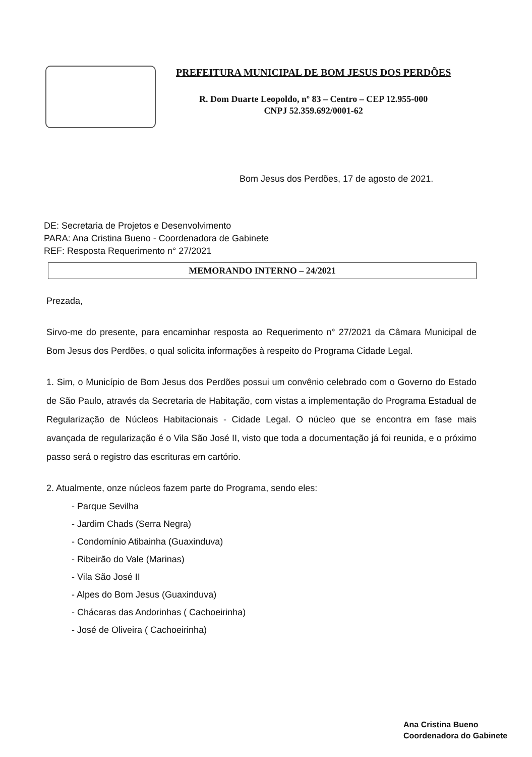PREFEITURA MUNICIPAL DE BOM JESUS DOS PERDÕES
R. Dom Duarte Leopoldo, nº 83 – Centro – CEP 12.955-000
CNPJ 52.359.692/0001-62
Bom Jesus dos Perdões, 17 de agosto de 2021.
DE: Secretaria de Projetos e Desenvolvimento
PARA: Ana Cristina Bueno - Coordenadora de Gabinete
REF: Resposta Requerimento n° 27/2021
MEMORANDO INTERNO – 24/2021
Prezada,
Sirvo-me do presente, para encaminhar resposta ao Requerimento n° 27/2021 da Câmara Municipal de Bom Jesus dos Perdões, o qual solicita informações à respeito do Programa Cidade Legal.
1. Sim, o Município de Bom Jesus dos Perdões possui um convênio celebrado com o Governo do Estado de São Paulo, através da Secretaria de Habitação, com vistas a implementação do Programa Estadual de Regularização de Núcleos Habitacionais - Cidade Legal. O núcleo que se encontra em fase mais avançada de regularização é o Vila São José II, visto que toda a documentação já foi reunida, e o próximo passo será o registro das escrituras em cartório.
2. Atualmente, onze núcleos fazem parte do Programa, sendo eles:
- Parque Sevilha
- Jardim Chads (Serra Negra)
- Condomínio Atibainha (Guaxinduva)
- Ribeirão do Vale (Marinas)
- Vila São José II
- Alpes do Bom Jesus (Guaxinduva)
- Chácaras das Andorinhas ( Cachoeirinha)
- José de Oliveira ( Cachoeirinha)
Ana Cristina Bueno
Coordenadora do Gabinete